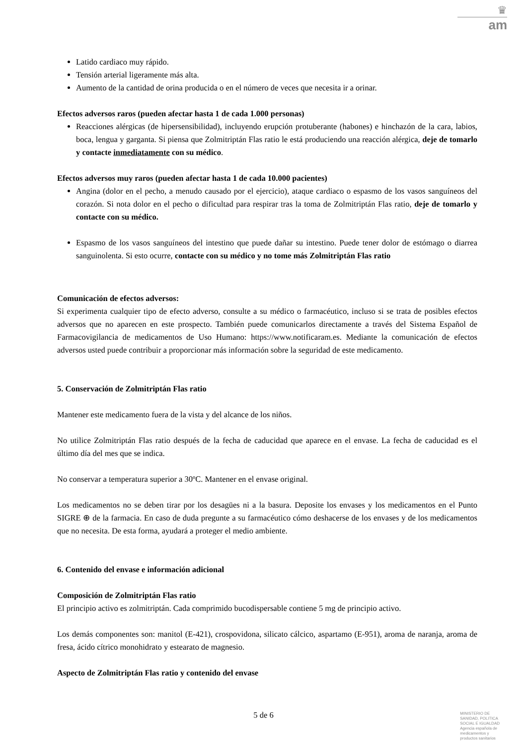♛
am
Latido cardiaco muy rápido.
Tensión arterial ligeramente más alta.
Aumento de la cantidad de orina producida o en el número de veces que necesita ir a orinar.
Efectos adversos raros (pueden afectar hasta 1 de cada 1.000 personas)
Reacciones alérgicas (de hipersensibilidad), incluyendo erupción protuberante (habones) e hinchazón de la cara, labios, boca, lengua y garganta. Si piensa que Zolmitriptán Flas ratio le está produciendo una reacción alérgica, deje de tomarlo y contacte inmediatamente con su médico.
Efectos adversos muy raros (pueden afectar hasta 1 de cada 10.000 pacientes)
Angina (dolor en el pecho, a menudo causado por el ejercicio), ataque cardiaco o espasmo de los vasos sanguíneos del corazón. Si nota dolor en el pecho o dificultad para respirar tras la toma de Zolmitriptán Flas ratio, deje de tomarlo y contacte con su médico.
Espasmo de los vasos sanguíneos del intestino que puede dañar su intestino. Puede tener dolor de estómago o diarrea sanguinolenta. Si esto ocurre, contacte con su médico y no tome más Zolmitriptán Flas ratio
Comunicación de efectos adversos:
Si experimenta cualquier tipo de efecto adverso, consulte a su médico o farmacéutico, incluso si se trata de posibles efectos adversos que no aparecen en este prospecto. También puede comunicarlos directamente a través del Sistema Español de Farmacovigilancia de medicamentos de Uso Humano: https://www.notificaram.es. Mediante la comunicación de efectos adversos usted puede contribuir a proporcionar más información sobre la seguridad de este medicamento.
5. Conservación de Zolmitriptán Flas ratio
Mantener este medicamento fuera de la vista y del alcance de los niños.
No utilice Zolmitriptán Flas ratio después de la fecha de caducidad que aparece en el envase. La fecha de caducidad es el último día del mes que se indica.
No conservar a temperatura superior a 30ºC. Mantener en el envase original.
Los medicamentos no se deben tirar por los desagües ni a la basura. Deposite los envases y los medicamentos en el Punto SIGRE ⊕ de la farmacia. En caso de duda pregunte a su farmacéutico cómo deshacerse de los envases y de los medicamentos que no necesita. De esta forma, ayudará a proteger el medio ambiente.
6. Contenido del envase e información adicional
Composición de Zolmitriptán Flas ratio
El principio activo es zolmitriptán. Cada comprimido bucodispersable contiene 5 mg de principio activo.
Los demás componentes son: manitol (E-421), crospovidona, silicato cálcico, aspartamo (E-951), aroma de naranja, aroma de fresa, ácido cítrico monohidrato y estearato de magnesio.
Aspecto de Zolmitriptán Flas ratio y contenido del envase
5 de 6
MINISTERIO DE
SANIDAD, POLITICA
SOCIAL E IGUALDAD
Agencia española de
medicamentos y
productos sanitarios